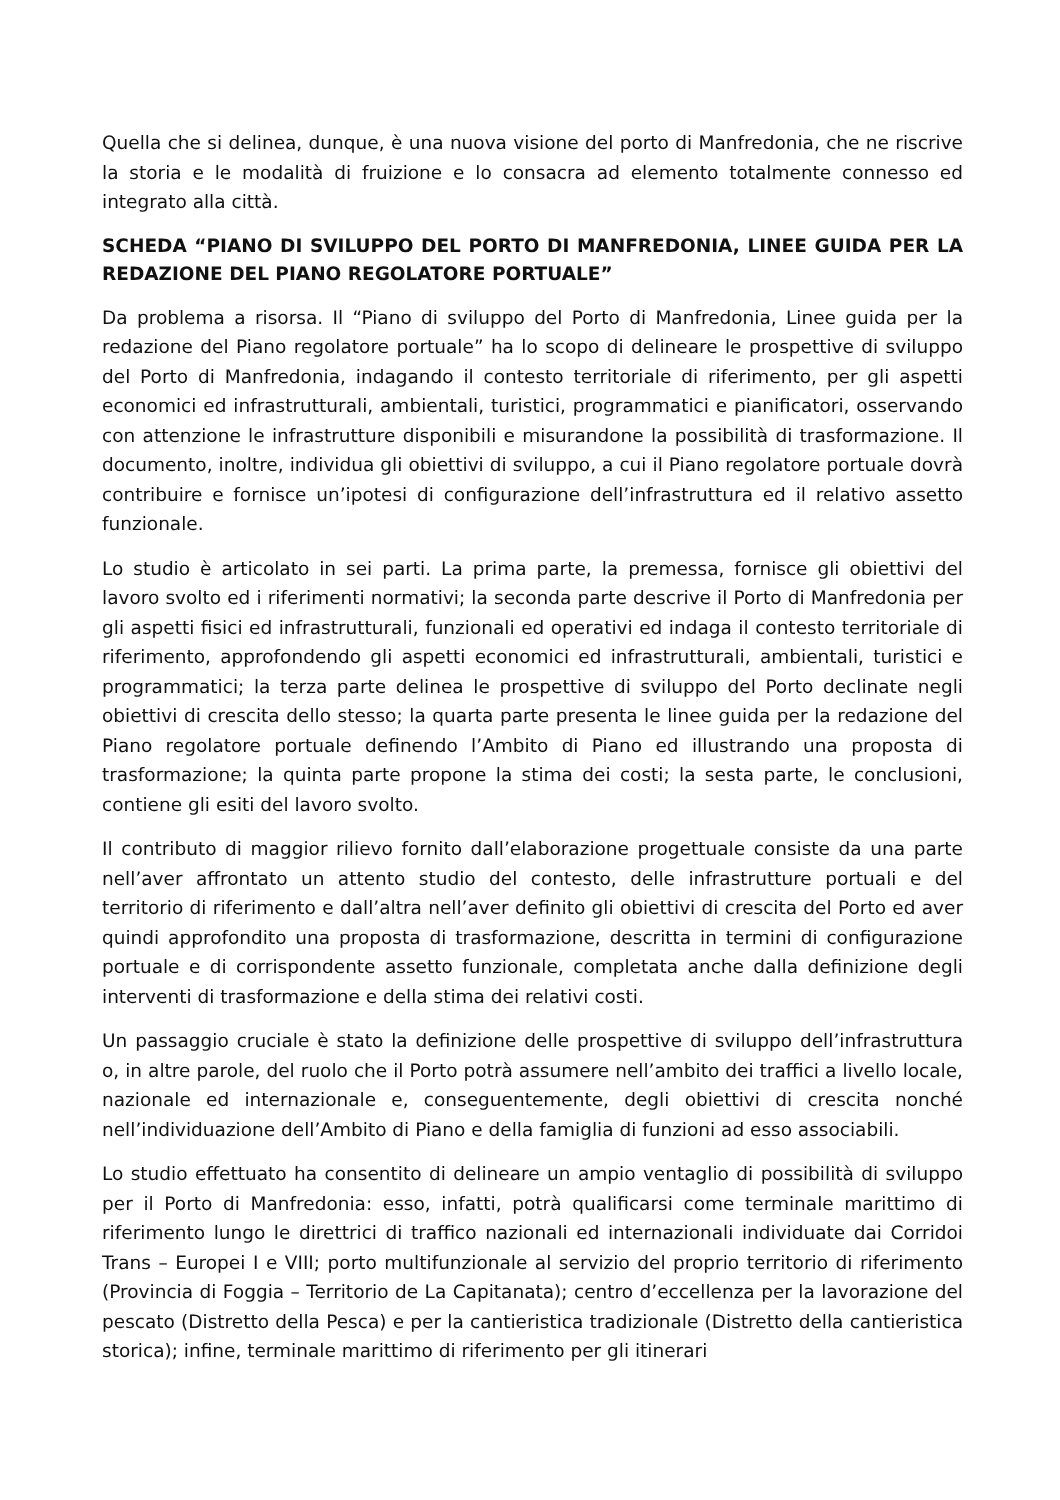Quella che si delinea, dunque, è una nuova visione del porto di Manfredonia, che ne riscrive la storia e le modalità di fruizione e lo consacra ad elemento totalmente connesso ed integrato alla città.
SCHEDA “PIANO DI SVILUPPO DEL PORTO DI MANFREDONIA, LINEE GUIDA PER LA REDAZIONE DEL PIANO REGOLATORE PORTUALE”
Da problema a risorsa. Il “Piano di sviluppo del Porto di Manfredonia, Linee guida per la redazione del Piano regolatore portuale” ha lo scopo di delineare le prospettive di sviluppo del Porto di Manfredonia, indagando il contesto territoriale di riferimento, per gli aspetti economici ed infrastrutturali, ambientali, turistici, programmatici e pianificatori, osservando con attenzione le infrastrutture disponibili e misurandone la possibilità di trasformazione. Il documento, inoltre, individua gli obiettivi di sviluppo, a cui il Piano regolatore portuale dovrà contribuire e fornisce un’ipotesi di configurazione dell’infrastruttura ed il relativo assetto funzionale.
Lo studio è articolato in sei parti. La prima parte, la premessa, fornisce gli obiettivi del lavoro svolto ed i riferimenti normativi; la seconda parte descrive il Porto di Manfredonia per gli aspetti fisici ed infrastrutturali, funzionali ed operativi ed indaga il contesto territoriale di riferimento, approfondendo gli aspetti economici ed infrastrutturali, ambientali, turistici e programmatici; la terza parte delinea le prospettive di sviluppo del Porto declinate negli obiettivi di crescita dello stesso; la quarta parte presenta le linee guida per la redazione del Piano regolatore portuale definendo l’Ambito di Piano ed illustrando una proposta di trasformazione; la quinta parte propone la stima dei costi; la sesta parte, le conclusioni, contiene gli esiti del lavoro svolto.
Il contributo di maggior rilievo fornito dall’elaborazione progettuale consiste da una parte nell’aver affrontato un attento studio del contesto, delle infrastrutture portuali e del territorio di riferimento e dall’altra nell’aver definito gli obiettivi di crescita del Porto ed aver quindi approfondito una proposta di trasformazione, descritta in termini di configurazione portuale e di corrispondente assetto funzionale, completata anche dalla definizione degli interventi di trasformazione e della stima dei relativi costi.
Un passaggio cruciale è stato la definizione delle prospettive di sviluppo dell’infrastruttura o, in altre parole, del ruolo che il Porto potrà assumere nell’ambito dei traffici a livello locale, nazionale ed internazionale e, conseguentemente, degli obiettivi di crescita nonché nell’individuazione dell’Ambito di Piano e della famiglia di funzioni ad esso associabili.
Lo studio effettuato ha consentito di delineare un ampio ventaglio di possibilità di sviluppo per il Porto di Manfredonia: esso, infatti, potrà qualificarsi come terminale marittimo di riferimento lungo le direttrici di traffico nazionali ed internazionali individuate dai Corridoi Trans – Europei I e VIII; porto multifunzionale al servizio del proprio territorio di riferimento (Provincia di Foggia – Territorio de La Capitanata); centro d’eccellenza per la lavorazione del pescato (Distretto della Pesca) e per la cantieristica tradizionale (Distretto della cantieristica storica); infine, terminale marittimo di riferimento per gli itinerari